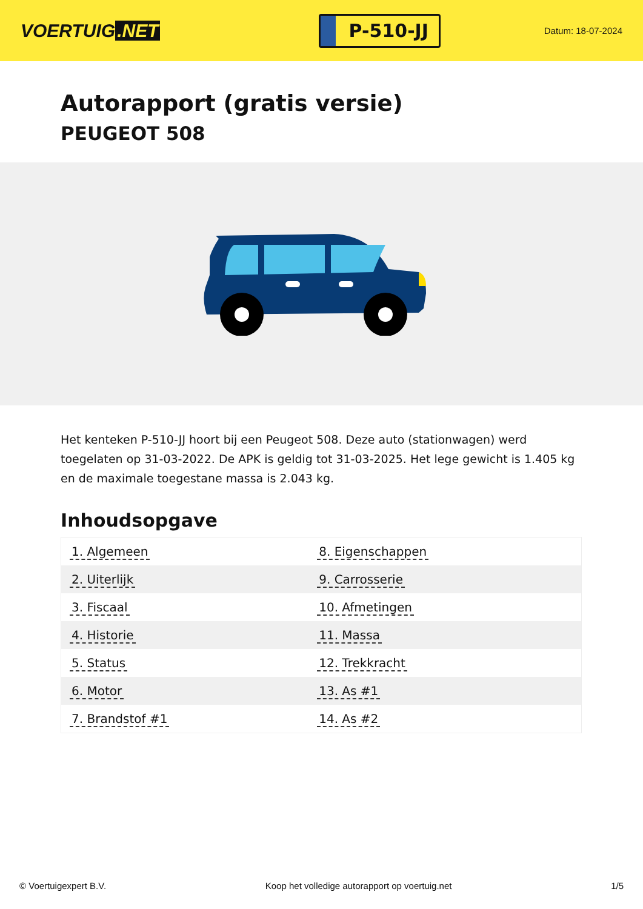VOERTUIG.NET
P-510-JJ
Datum: 18-07-2024
Autorapport (gratis versie)
PEUGEOT 508
Het kenteken P-510-JJ hoort bij een Peugeot 508. Deze auto (stationwagen) werd toegelaten op 31-03-2022. De APK is geldig tot 31-03-2025. Het lege gewicht is 1.405 kg en de maximale toegestane massa is 2.043 kg.
Inhoudsopgave
| 1. Algemeen | 8. Eigenschappen |
| 2. Uiterlijk | 9. Carrosserie |
| 3. Fiscaal | 10. Afmetingen |
| 4. Historie | 11. Massa |
| 5. Status | 12. Trekkracht |
| 6. Motor | 13. As #1 |
| 7. Brandstof #1 | 14. As #2 |
© Voertuigexpert B.V. Koop het volledige autorapport op voertuig.net 1/5